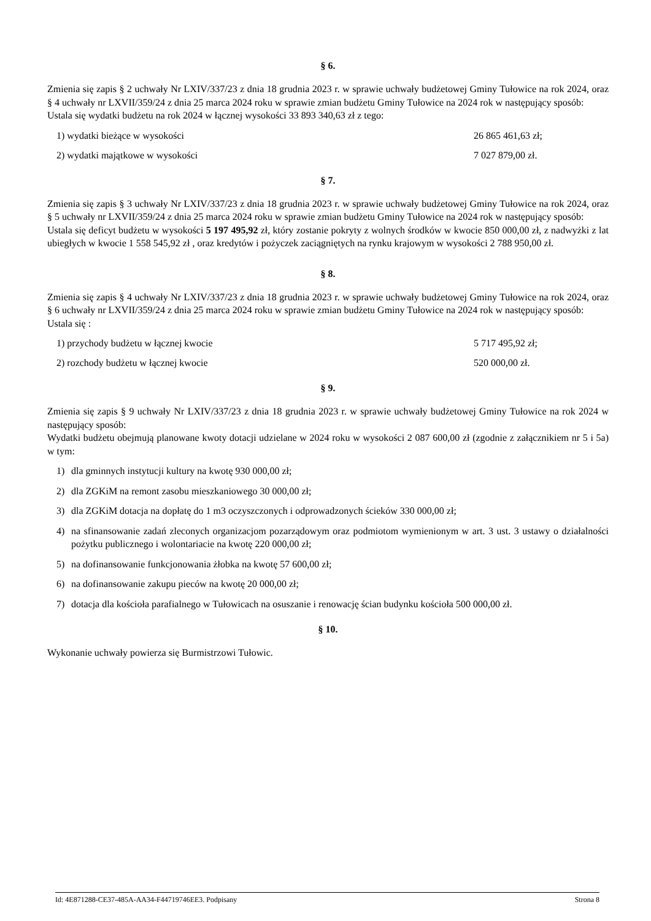§ 6.
Zmienia się zapis § 2 uchwały Nr LXIV/337/23 z dnia 18 grudnia 2023 r. w sprawie uchwały budżetowej Gminy Tułowice na rok 2024, oraz § 4 uchwały nr LXVII/359/24 z dnia 25 marca 2024 roku w sprawie zmian budżetu Gminy Tułowice na 2024 rok w następujący sposób:
Ustala się wydatki budżetu na rok 2024 w łącznej wysokości 33 893 340,63 zł z tego:
1) wydatki bieżące w wysokości 26 865 461,63 zł;
2) wydatki majątkowe w wysokości 7 027 879,00 zł.
§ 7.
Zmienia się zapis § 3 uchwały Nr LXIV/337/23 z dnia 18 grudnia 2023 r. w sprawie uchwały budżetowej Gminy Tułowice na rok 2024, oraz § 5 uchwały nr LXVII/359/24 z dnia 25 marca 2024 roku w sprawie zmian budżetu Gminy Tułowice na 2024 rok w następujący sposób:
Ustala się deficyt budżetu w wysokości 5 197 495,92 zł, który zostanie pokryty z wolnych środków w kwocie 850 000,00 zł, z nadwyżki z lat ubiegłych w kwocie 1 558 545,92 zł , oraz kredytów i pożyczek zaciągniętych na rynku krajowym w wysokości 2 788 950,00 zł.
§ 8.
Zmienia się zapis § 4 uchwały Nr LXIV/337/23 z dnia 18 grudnia 2023 r. w sprawie uchwały budżetowej Gminy Tułowice na rok 2024, oraz § 6 uchwały nr LXVII/359/24 z dnia 25 marca 2024 roku w sprawie zmian budżetu Gminy Tułowice na 2024 rok w następujący sposób:
Ustala się :
1) przychody budżetu w łącznej kwocie 5 717 495,92 zł;
2) rozchody budżetu w łącznej kwocie 520 000,00 zł.
§ 9.
Zmienia się zapis § 9 uchwały Nr LXIV/337/23 z dnia 18 grudnia 2023 r. w sprawie uchwały budżetowej Gminy Tułowice na rok 2024 w następujący sposób:
Wydatki budżetu obejmują planowane kwoty dotacji udzielane w 2024 roku w wysokości 2 087 600,00 zł (zgodnie z załącznikiem nr 5 i 5a) w tym:
1) dla gminnych instytucji kultury na kwotę 930 000,00 zł;
2) dla ZGKiM na remont zasobu mieszkaniowego 30 000,00 zł;
3) dla ZGKiM dotacja na dopłatę do 1 m3 oczyszczonych i odprowadzonych ścieków 330 000,00 zł;
4) na sfinansowanie zadań zleconych organizacjom pozarządowym oraz podmiotom wymienionym w art. 3 ust. 3 ustawy o działalności pożytku publicznego i wolontariacie na kwotę 220 000,00 zł;
5) na dofinansowanie funkcjonowania żłobka na kwotę 57 600,00 zł;
6) na dofinansowanie zakupu pieców na kwotę 20 000,00 zł;
7) dotacja dla kościoła parafialnego w Tułowicach na osuszanie i renowację ścian budynku kościoła 500 000,00 zł.
§ 10.
Wykonanie uchwały powierza się Burmistrzowi Tułowic.
Id: 4E871288-CE37-485A-AA34-F44719746EE3. Podpisany Strona 8